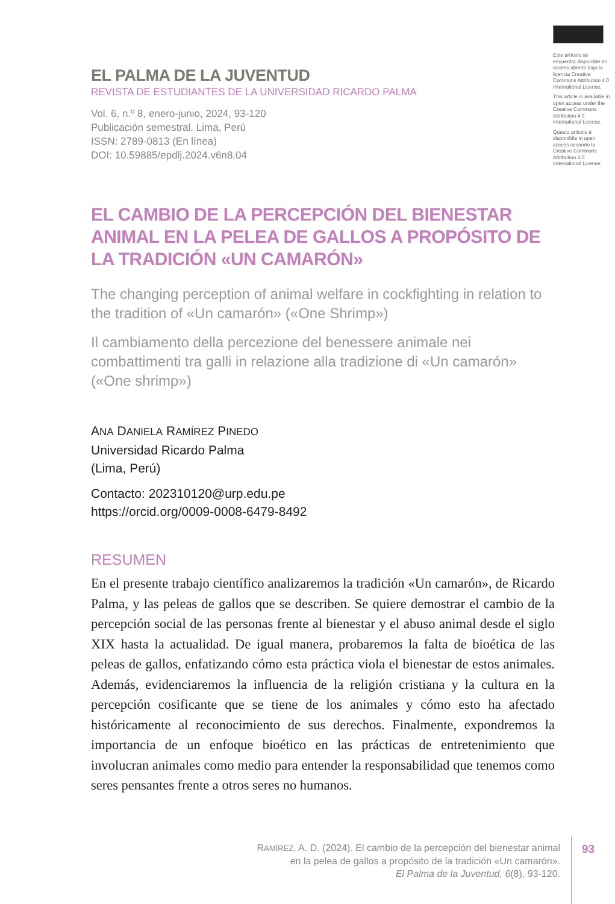Este artículo se encuentra disponible en acceso abierto bajo la licencia Creative Commons Attribution 4.0 International License.
This article is available in open access under the Creative Commons Attribution 4.0 International License.
Questo articolo è disponibile in open access secondo la Creative Commons Attribution 4.0 International License.
EL PALMA DE LA JUVENTUD
REVISTA DE ESTUDIANTES DE LA UNIVERSIDAD RICARDO PALMA
Vol. 6, n.º 8, enero-junio, 2024, 93-120
Publicación semestral. Lima, Perú
ISSN: 2789-0813 (En línea)
DOI: 10.59885/epdlj.2024.v6n8.04
EL CAMBIO DE LA PERCEPCIÓN DEL BIENESTAR ANIMAL EN LA PELEA DE GALLOS A PROPÓSITO DE LA TRADICIÓN «UN CAMARÓN»
The changing perception of animal welfare in cockfighting in relation to the tradition of «Un camarón» («One Shrimp»)
Il cambiamento della percezione del benessere animale nei combattimenti tra galli in relazione alla tradizione di «Un camarón» («One shrimp»)
ANA DANIELA RAMÍREZ PINEDO
Universidad Ricardo Palma
(Lima, Perú)
Contacto: 202310120@urp.edu.pe
https://orcid.org/0009-0008-6479-8492
RESUMEN
En el presente trabajo científico analizaremos la tradición «Un camarón», de Ricardo Palma, y las peleas de gallos que se describen. Se quiere demostrar el cambio de la percepción social de las personas frente al bienestar y el abuso animal desde el siglo XIX hasta la actualidad. De igual manera, probaremos la falta de bioética de las peleas de gallos, enfatizando cómo esta práctica viola el bienestar de estos animales. Además, evidenciaremos la influencia de la religión cristiana y la cultura en la percepción cosificante que se tiene de los animales y cómo esto ha afectado históricamente al reconocimiento de sus derechos. Finalmente, expondremos la importancia de un enfoque bioético en las prácticas de entretenimiento que involucran animales como medio para entender la responsabilidad que tenemos como seres pensantes frente a otros seres no humanos.
RAMÍREZ, A. D. (2024). El cambio de la percepción del bienestar animal
en la pelea de gallos a propósito de la tradición «Un camarón».
El Palma de la Juventud, 6(8), 93-120.
93